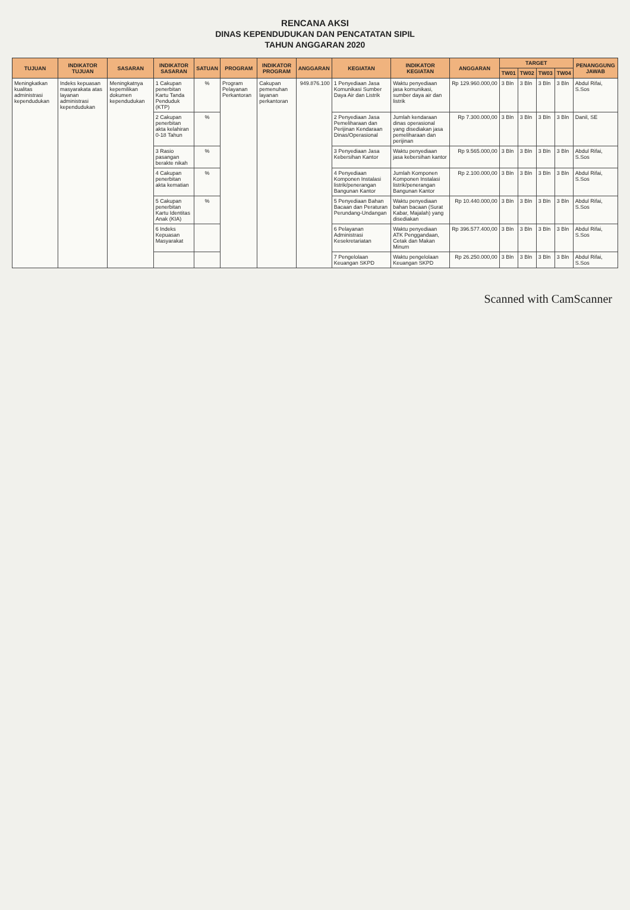RENCANA AKSI
DINAS KEPENDUDUKAN DAN PENCATATAN SIPIL
TAHUN ANGGARAN 2020
| TUJUAN | INDIKATOR TUJUAN | SASARAN | INDIKATOR SASARAN | SATUAN | PROGRAM | INDIKATOR PROGRAM | ANGGARAN | KEGIATAN | INDIKATOR KEGIATAN | ANGGARAN | TARGET | | | | PENANGGUNG JAWAB |
| --- | --- | --- | --- | --- | --- | --- | --- | --- | --- | --- | --- | --- | --- | --- | --- |
| | | | | | | | | | | | TW01 | TW02 | TW03 | TW04 | |
| Meningkatkan kualitas administrasi kependudukan | Indeks kepuasan masyarakata atas layanan administrasi kependudukan | Meningkatnya kepemilikan dokumen kependudukan | 1 Cakupan penerbitan Kartu Tanda Penduduk (KTP) | % | Program Pelayanan Perkantoran | Cakupan pemenuhan layanan perkantoran | 949.876.100 | 1 Penyediaan Jasa Komunikasi Sumber Daya Air dan Listrik | Waktu penyediaan jasa komunikasi, sumber daya air dan listrik | Rp 129.960.000,00 | 3 Bln | 3 Bln | 3 Bln | 3 Bln | Abdul Rifai, S.Sos |
| | | | 2 Cakupan penerbitan akta kelahiran 0-18 Tahun | % | | | | 2 Penyediaan Jasa Pemeliharaan dan Perijinan Kendaraan Dinas/Operasional | Jumlah kendaraan dinas operasional yang disediakan jasa pemeliharaan dan perijinan | Rp 7.300.000,00 | 3 Bln | 3 Bln | 3 Bln | 3 Bln | Danil, SE |
| | | | 3 Rasio pasangan berakte nikah | % | | | | 3 Penyediaan Jasa Kebersihan Kantor | Waktu penyediaan jasa kebersihan kantor | Rp 9.565.000,00 | 3 Bln | 3 Bln | 3 Bln | 3 Bln | Abdul Rifai, S.Sos |
| | | | 4 Cakupan penerbitan akta kematian | % | | | | 4 Penyediaan Komponen Instalasi listrik/penerangan Bangunan Kantor | Jumlah Komponen Komponen Instalasi listrik/penerangan Bangunan Kantor | Rp 2.100.000,00 | 3 Bln | 3 Bln | 3 Bln | 3 Bln | Abdul Rifai, S.Sos |
| | | | 5 Cakupan penerbitan Kartu Identitas Anak (KIA) | % | | | | 5 Penyediaan Bahan Bacaan dan Peraturan Perundang-Undangan | Waktu penyediaan bahan bacaan (Surat Kabar, Majalah) yang disediakan | Rp 10.440.000,00 | 3 Bln | 3 Bln | 3 Bln | 3 Bln | Abdul Rifai, S.Sos |
| | | | 6 Indeks Kepuasan Masyarakat | | | | | 6 Pelayanan Administrasi Kesekretariatan | Waktu penyediaan ATK Penggandaan, Cetak dan Makan Minum | Rp 396.577.400,00 | 3 Bln | 3 Bln | 3 Bln | 3 Bln | Abdul Rifai, S.Sos |
| | | | | | | | | 7 Pengelolaan Keuangan SKPD | Waktu pengelolaan Keuangan SKPD | Rp 26.250.000,00 | 3 Bln | 3 Bln | 3 Bln | 3 Bln | Abdul Rifai, S.Sos |
Scanned with CamScanner